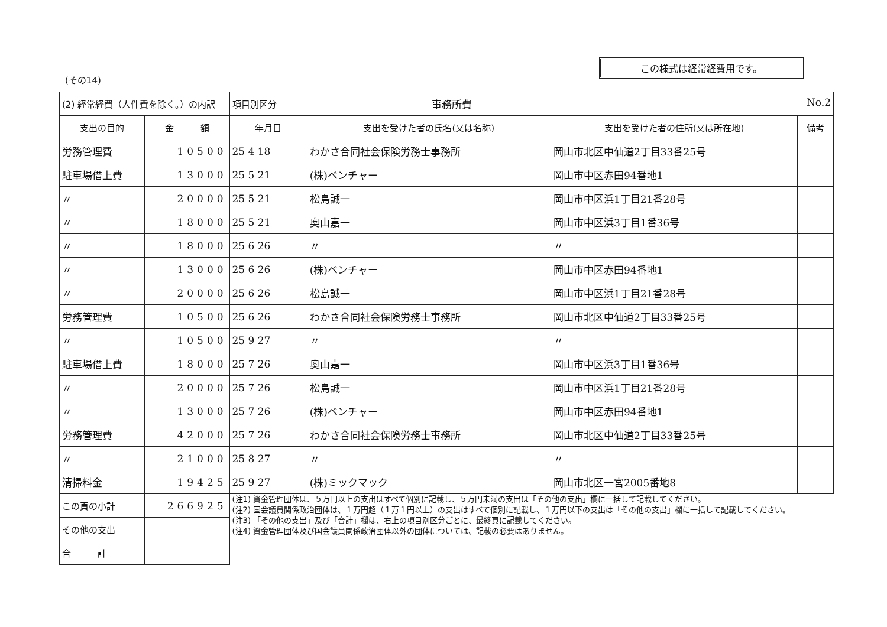この様式は経常経費用です。
(その14)
| (2) 経常経費（人件費を除く。）の内訳 | | 項目別区分 | | 事務所費 No.2 | | |
| 支出の目的 | 金 額 | 年月日 | 支出を受けた者の氏名(又は名称) | | 支出を受けた者の住所(又は所在地) | 備考 |
| 労務管理費 | 10500 | 25 4 18 | わかさ合同社会保険労務士事務所 | | 岡山市北区中仙道2丁目33番25号 | |
| 駐車場借上費 | 13000 | 25 5 21 | (株)ベンチャー | | 岡山市中区赤田94番地1 | |
| 〃 | 20000 | 25 5 21 | 松島誠一 | | 岡山市中区浜1丁目21番28号 | |
| 〃 | 18000 | 25 5 21 | 奥山嘉一 | | 岡山市中区浜3丁目1番36号 | |
| 〃 | 18000 | 25 6 26 | 〃 | | 〃 | |
| 〃 | 13000 | 25 6 26 | (株)ベンチャー | | 岡山市中区赤田94番地1 | |
| 〃 | 20000 | 25 6 26 | 松島誠一 | | 岡山市中区浜1丁目21番28号 | |
| 労務管理費 | 10500 | 25 6 26 | わかさ合同社会保険労務士事務所 | | 岡山市北区中仙道2丁目33番25号 | |
| 〃 | 10500 | 25 9 27 | 〃 | | 〃 | |
| 駐車場借上費 | 18000 | 25 7 26 | 奥山嘉一 | | 岡山市中区浜3丁目1番36号 | |
| 〃 | 20000 | 25 7 26 | 松島誠一 | | 岡山市中区浜1丁目21番28号 | |
| 〃 | 13000 | 25 7 26 | (株)ベンチャー | | 岡山市中区赤田94番地1 | |
| 労務管理費 | 42000 | 25 7 26 | わかさ合同社会保険労務士事務所 | | 岡山市北区中仙道2丁目33番25号 | |
| 〃 | 21000 | 25 8 27 | 〃 | | 〃 | |
| 清掃料金 | 19425 | 25 9 27 | (株)ミックマック | | 岡山市北区一宮2005番地8 | |
| この頁の小計 | 266925 | (注1) 資金管理団体は、５万円以上の支出はすべて個別に記載し、５万円未満の支出は「その他の支出」欄に一括して記載してください。 (注2) 国会議員関係政治団体は、１万円超（１万１円以上）の支出はすべて個別に記載し、１万円以下の支出は「その他の支出」欄に一括して記載してください。 (注3) 「その他の支出」及び「合計」欄は、右上の項目別区分ごとに、最終頁に記載してください。 (注4) 資金管理団体及び国会議員関係政治団体以外の団体については、記載の必要はありません。 | | | | |
| その他の支出 | | | | | | |
| 合 計 | | | | | | |